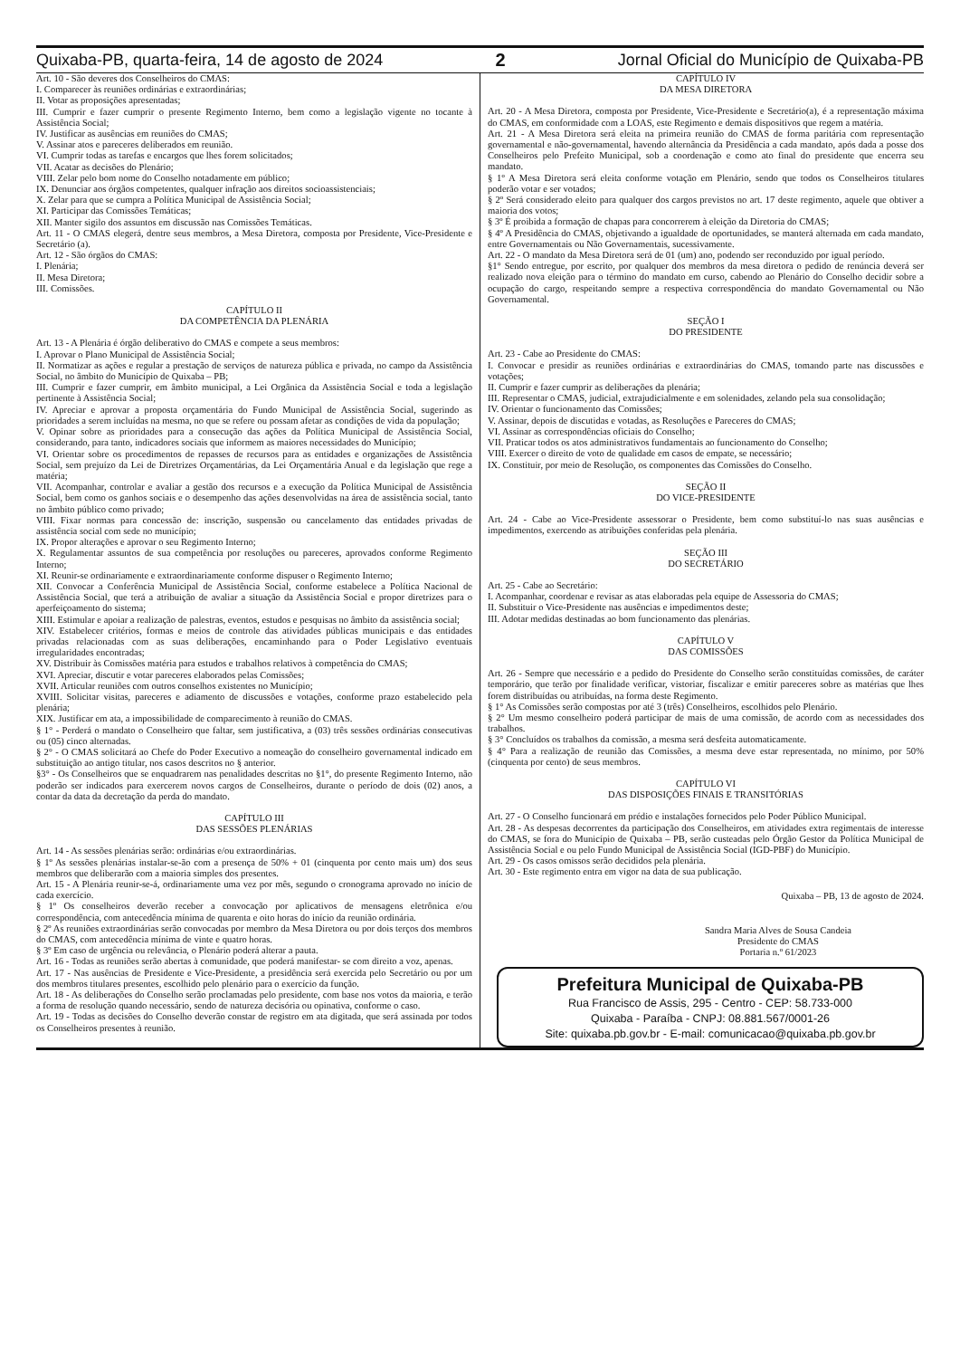Quixaba-PB, quarta-feira, 14 de agosto de 2024 2 Jornal Oficial do Município de Quixaba-PB
Art. 10 - São deveres dos Conselheiros do CMAS:
I. Comparecer às reuniões ordinárias e extraordinárias;
II. Votar as proposições apresentadas;
III. Cumprir e fazer cumprir o presente Regimento Interno, bem como a legislação vigente no tocante à Assistência Social;
IV. Justificar as ausências em reuniões do CMAS;
V. Assinar atos e pareceres deliberados em reunião.
VI. Cumprir todas as tarefas e encargos que lhes forem solicitados;
VII. Acatar as decisões do Plenário;
VIII. Zelar pelo bom nome do Conselho notadamente em público;
IX. Denunciar aos órgãos competentes, qualquer infração aos direitos socioassistenciais;
X. Zelar para que se cumpra a Política Municipal de Assistência Social;
XI. Participar das Comissões Temáticas;
XII. Manter sigilo dos assuntos em discussão nas Comissões Temáticas.
Art. 11 - O CMAS elegerá, dentre seus membros, a Mesa Diretora, composta por Presidente, Vice-Presidente e Secretário (a).
Art. 12 - São órgãos do CMAS:
I. Plenária;
II. Mesa Diretora;
III. Comissões.
CAPÍTULO II
DA COMPETÊNCIA DA PLENÁRIA
Art. 13 - A Plenária é órgão deliberativo do CMAS e compete a seus membros:
I. Aprovar o Plano Municipal de Assistência Social;
II. Normatizar as ações e regular a prestação de serviços de natureza pública e privada, no campo da Assistência Social, no âmbito do Município de Quixaba – PB;
III. Cumprir e fazer cumprir, em âmbito municipal, a Lei Orgânica da Assistência Social e toda a legislação pertinente à Assistência Social;
IV. Apreciar e aprovar a proposta orçamentária do Fundo Municipal de Assistência Social, sugerindo as prioridades a serem incluídas na mesma, no que se refere ou possam afetar as condições de vida da população;
V. Opinar sobre as prioridades para a consecução das ações da Política Municipal de Assistência Social, considerando, para tanto, indicadores sociais que informem as maiores necessidades do Município;
VI. Orientar sobre os procedimentos de repasses de recursos para as entidades e organizações de Assistência Social, sem prejuízo da Lei de Diretrizes Orçamentárias, da Lei Orçamentária Anual e da legislação que rege a matéria;
VII. Acompanhar, controlar e avaliar a gestão dos recursos e a execução da Política Municipal de Assistência Social, bem como os ganhos sociais e o desempenho das ações desenvolvidas na área de assistência social, tanto no âmbito público como privado;
VIII. Fixar normas para concessão de: inscrição, suspensão ou cancelamento das entidades privadas de assistência social com sede no município;
IX. Propor alterações e aprovar o seu Regimento Interno;
X. Regulamentar assuntos de sua competência por resoluções ou pareceres, aprovados conforme Regimento Interno;
XI. Reunir-se ordinariamente e extraordinariamente conforme dispuser o Regimento Interno;
XII. Convocar a Conferência Municipal de Assistência Social, conforme estabelece a Política Nacional de Assistência Social, que terá a atribuição de avaliar a situação da Assistência Social e propor diretrizes para o aperfeiçoamento do sistema;
XIII. Estimular e apoiar a realização de palestras, eventos, estudos e pesquisas no âmbito da assistência social;
XIV. Estabelecer critérios, formas e meios de controle das atividades públicas municipais e das entidades privadas relacionadas com as suas deliberações, encaminhando para o Poder Legislativo eventuais irregularidades encontradas;
XV. Distribuir às Comissões matéria para estudos e trabalhos relativos à competência do CMAS;
XVI. Apreciar, discutir e votar pareceres elaborados pelas Comissões;
XVII. Articular reuniões com outros conselhos existentes no Município;
XVIII. Solicitar visitas, pareceres e adiamento de discussões e votações, conforme prazo estabelecido pela plenária;
XIX. Justificar em ata, a impossibilidade de comparecimento à reunião do CMAS.
§ 1° - Perderá o mandato o Conselheiro que faltar, sem justificativa, a (03) três sessões ordinárias consecutivas ou (05) cinco alternadas.
§ 2° - O CMAS solicitará ao Chefe do Poder Executivo a nomeação do conselheiro governamental indicado em substituição ao antigo titular, nos casos descritos no § anterior.
§3° - Os Conselheiros que se enquadrarem nas penalidades descritas no §1°, do presente Regimento Interno, não poderão ser indicados para exercerem novos cargos de Conselheiros, durante o período de dois (02) anos, a contar da data da decretação da perda do mandato.
CAPÍTULO III
DAS SESSÕES PLENÁRIAS
Art. 14 - As sessões plenárias serão: ordinárias e/ou extraordinárias.
§ 1º As sessões plenárias instalar-se-ão com a presença de 50% + 01 (cinquenta por cento mais um) dos seus membros que deliberarão com a maioria simples dos presentes.
Art. 15 - A Plenária reunir-se-á, ordinariamente uma vez por mês, segundo o cronograma aprovado no início de cada exercício.
§ 1º Os conselheiros deverão receber a convocação por aplicativos de mensagens eletrônica e/ou correspondência, com antecedência mínima de quarenta e oito horas do início da reunião ordinária.
§ 2º As reuniões extraordinárias serão convocadas por membro da Mesa Diretora ou por dois terços dos membros do CMAS, com antecedência mínima de vinte e quatro horas.
§ 3º Em caso de urgência ou relevância, o Plenário poderá alterar a pauta.
Art. 16 - Todas as reuniões serão abertas à comunidade, que poderá manifestar- se com direito a voz, apenas.
Art. 17 - Nas ausências de Presidente e Vice-Presidente, a presidência será exercida pelo Secretário ou por um dos membros titulares presentes, escolhido pelo plenário para o exercício da função.
Art. 18 - As deliberações do Conselho serão proclamadas pelo presidente, com base nos votos da maioria, e terão a forma de resolução quando necessário, sendo de natureza decisória ou opinativa, conforme o caso.
Art. 19 - Todas as decisões do Conselho deverão constar de registro em ata digitada, que será assinada por todos os Conselheiros presentes à reunião.
CAPÍTULO IV
DA MESA DIRETORA
Art. 20 - A Mesa Diretora, composta por Presidente, Vice-Presidente e Secretário(a), é a representação máxima do CMAS, em conformidade com a LOAS, este Regimento e demais dispositivos que regem a matéria.
Art. 21 - A Mesa Diretora será eleita na primeira reunião do CMAS de forma paritária com representação governamental e não-governamental, havendo alternância da Presidência a cada mandato, após dada a posse dos Conselheiros pelo Prefeito Municipal, sob a coordenação e como ato final do presidente que encerra seu mandato.
§ 1º A Mesa Diretora será eleita conforme votação em Plenário, sendo que todos os Conselheiros titulares poderão votar e ser votados;
§ 2º Será considerado eleito para qualquer dos cargos previstos no art. 17 deste regimento, aquele que obtiver a maioria dos votos;
§ 3º É proibida a formação de chapas para concorrerem à eleição da Diretoria do CMAS;
§ 4º A Presidência do CMAS, objetivando a igualdade de oportunidades, se manterá alternada em cada mandato, entre Governamentais ou Não Governamentais, sucessivamente.
Art. 22 - O mandato da Mesa Diretora será de 01 (um) ano, podendo ser reconduzido por igual período.
§1° Sendo entregue, por escrito, por qualquer dos membros da mesa diretora o pedido de renúncia deverá ser realizado nova eleição para o término do mandato em curso, cabendo ao Plenário do Conselho decidir sobre a ocupação do cargo, respeitando sempre a respectiva correspondência do mandato Governamental ou Não Governamental.
SEÇÃO I
DO PRESIDENTE
Art. 23 - Cabe ao Presidente do CMAS:
I. Convocar e presidir as reuniões ordinárias e extraordinárias do CMAS, tomando parte nas discussões e votações;
II. Cumprir e fazer cumprir as deliberações da plenária;
III. Representar o CMAS, judicial, extrajudicialmente e em solenidades, zelando pela sua consolidação;
IV. Orientar o funcionamento das Comissões;
V. Assinar, depois de discutidas e votadas, as Resoluções e Pareceres do CMAS;
VI. Assinar as correspondências oficiais do Conselho;
VII. Praticar todos os atos administrativos fundamentais ao funcionamento do Conselho;
VIII. Exercer o direito de voto de qualidade em casos de empate, se necessário;
IX. Constituir, por meio de Resolução, os componentes das Comissões do Conselho.
SEÇÃO II
DO VICE-PRESIDENTE
Art. 24 - Cabe ao Vice-Presidente assessorar o Presidente, bem como substituí-lo nas suas ausências e impedimentos, exercendo as atribuições conferidas pela plenária.
SEÇÃO III
DO SECRETÁRIO
Art. 25 - Cabe ao Secretário:
I. Acompanhar, coordenar e revisar as atas elaboradas pela equipe de Assessoria do CMAS;
II. Substituir o Vice-Presidente nas ausências e impedimentos deste;
III. Adotar medidas destinadas ao bom funcionamento das plenárias.
CAPÍTULO V
DAS COMISSÕES
Art. 26 - Sempre que necessário e a pedido do Presidente do Conselho serão constituídas comissões, de caráter temporário, que terão por finalidade verificar, vistoriar, fiscalizar e emitir pareceres sobre as matérias que lhes forem distribuídas ou atribuídas, na forma deste Regimento.
§ 1° As Comissões serão compostas por até 3 (três) Conselheiros, escolhidos pelo Plenário.
§ 2° Um mesmo conselheiro poderá participar de mais de uma comissão, de acordo com as necessidades dos trabalhos.
§ 3° Concluídos os trabalhos da comissão, a mesma será desfeita automaticamente.
§ 4° Para a realização de reunião das Comissões, a mesma deve estar representada, no mínimo, por 50% (cinquenta por cento) de seus membros.
CAPÍTULO VI
DAS DISPOSIÇÕES FINAIS E TRANSITÓRIAS
Art. 27 - O Conselho funcionará em prédio e instalações fornecidos pelo Poder Público Municipal.
Art. 28 - As despesas decorrentes da participação dos Conselheiros, em atividades extra regimentais de interesse do CMAS, se fora do Município de Quixaba – PB, serão custeadas pelo Órgão Gestor da Política Municipal de Assistência Social e ou pelo Fundo Municipal de Assistência Social (IGD-PBF) do Município.
Art. 29 - Os casos omissos serão decididos pela plenária.
Art. 30 - Este regimento entra em vigor na data de sua publicação.
Quixaba – PB, 13 de agosto de 2024.
Sandra Maria Alves de Sousa Candeia
Presidente do CMAS
Portaria n.º 61/2023
Prefeitura Municipal de Quixaba-PB
Rua Francisco de Assis, 295 - Centro - CEP: 58.733-000
Quixaba - Paraíba - CNPJ: 08.881.567/0001-26
Site: quixaba.pb.gov.br - E-mail: comunicacao@quixaba.pb.gov.br